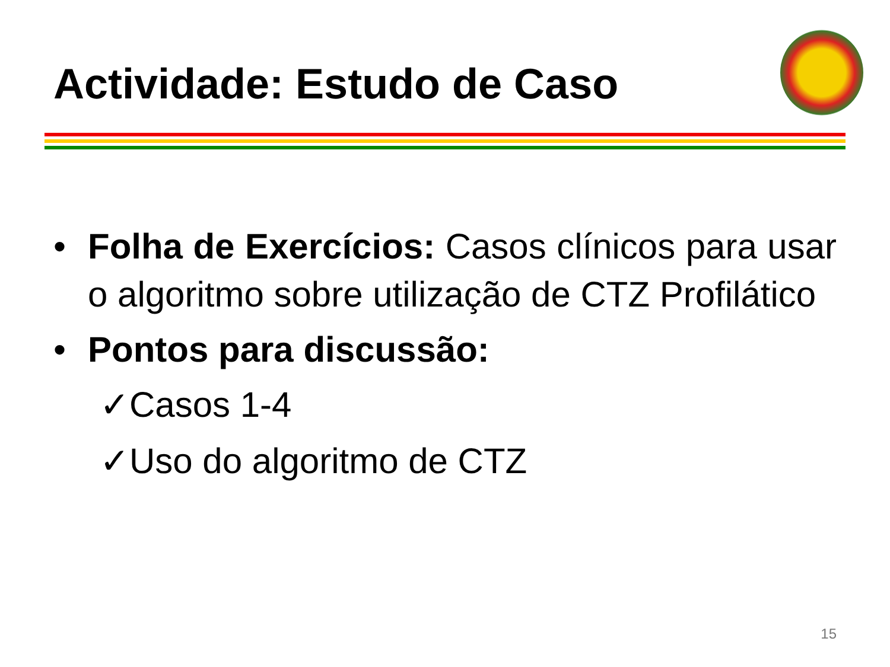Actividade: Estudo de Caso
• Folha de Exercícios: Casos clínicos para usar o algoritmo sobre utilização de CTZ Profilático
• Pontos para discussão:
✓Casos 1-4
✓Uso do algoritmo de CTZ
15